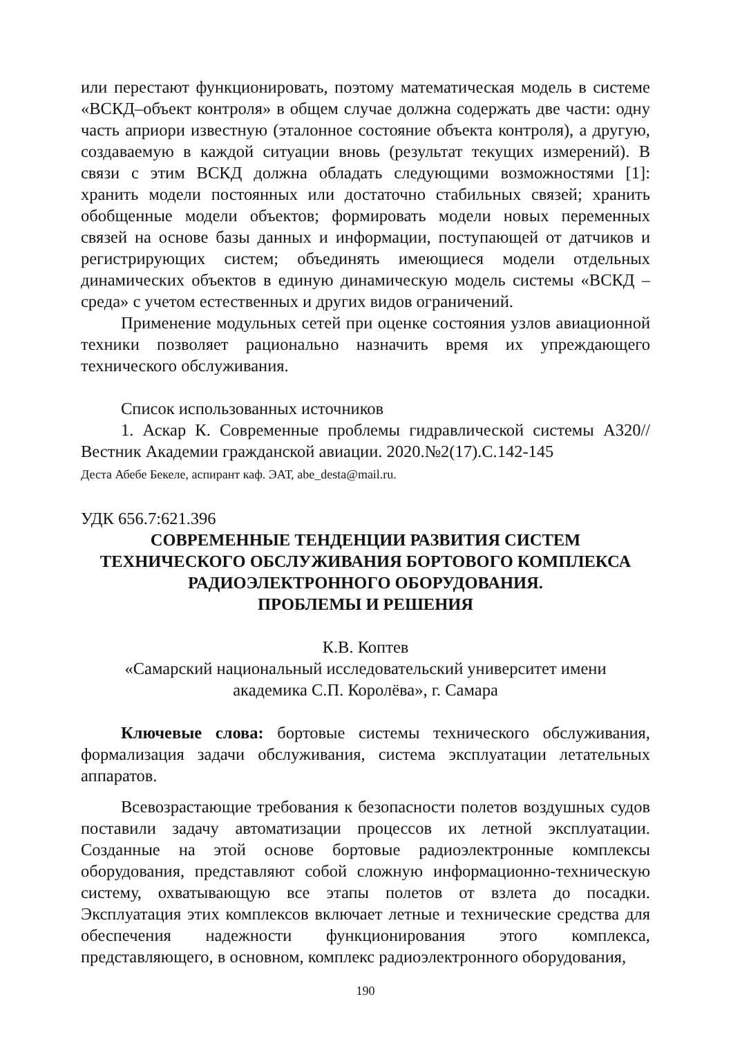или перестают функционировать, поэтому математическая модель в системе «ВСКД–объект контроля» в общем случае должна содержать две части: одну часть априори известную (эталонное состояние объекта контроля), а другую, создаваемую в каждой ситуации вновь (результат текущих измерений). В связи с этим ВСКД должна обладать следующими возможностями [1]: хранить модели постоянных или достаточно стабильных связей; хранить обобщенные модели объектов; формировать модели новых переменных связей на основе базы данных и информации, поступающей от датчиков и регистрирующих систем; объединять имеющиеся модели отдельных динамических объектов в единую динамическую модель системы «ВСКД – среда» с учетом естественных и других видов ограничений.
Применение модульных сетей при оценке состояния узлов авиационной техники позволяет рационально назначить время их упреждающего технического обслуживания.
Список использованных источников
1. Аскар К. Современные проблемы гидравлической системы А320//Вестник Академии гражданской авиации. 2020.№2(17).С.142-145
Деста Абебе Бекеле, аспирант каф. ЭАТ, abe_desta@mail.ru.
УДК 656.7:621.396
СОВРЕМЕННЫЕ ТЕНДЕНЦИИ РАЗВИТИЯ СИСТЕМ
ТЕХНИЧЕСКОГО ОБСЛУЖИВАНИЯ БОРТОВОГО КОМПЛЕКСА
РАДИОЭЛЕКТРОННОГО ОБОРУДОВАНИЯ.
ПРОБЛЕМЫ И РЕШЕНИЯ
К.В. Коптев
«Самарский национальный исследовательский университет имени
академика С.П. Королёва», г. Самара
Ключевые слова: бортовые системы технического обслуживания, формализация задачи обслуживания, система эксплуатации летательных аппаратов.
Всевозрастающие требования к безопасности полетов воздушных судов поставили задачу автоматизации процессов их летной эксплуатации. Созданные на этой основе бортовые радиоэлектронные комплексы оборудования, представляют собой сложную информационно-техническую систему, охватывающую все этапы полетов от взлета до посадки. Эксплуатация этих комплексов включает летные и технические средства для обеспечения надежности функционирования этого комплекса, представляющего, в основном, комплекс радиоэлектронного оборудования,
190